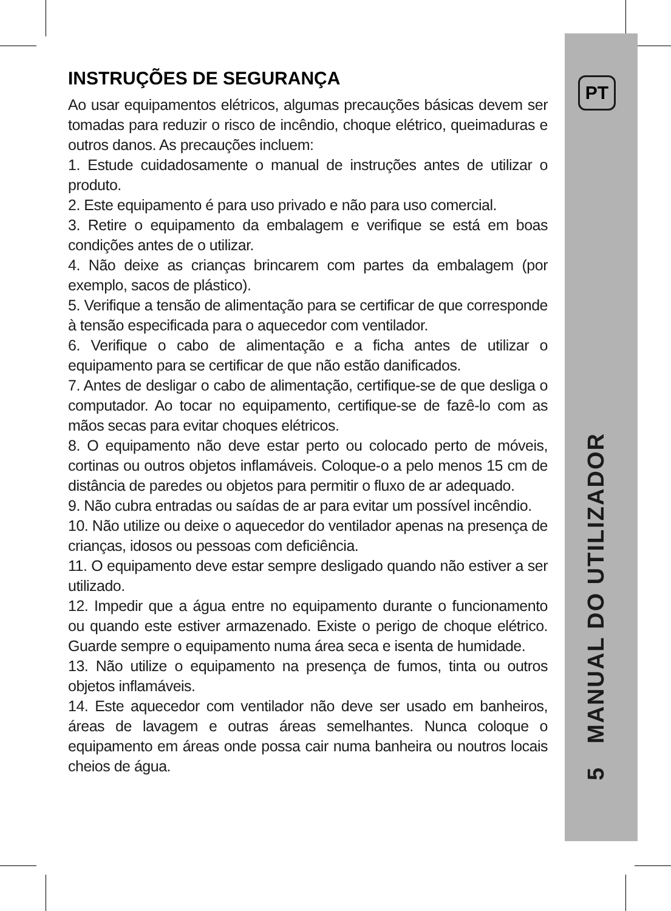PT
5 MANUAL DO UTILIZADOR
INSTRUÇÕES DE SEGURANÇA
Ao usar equipamentos elétricos, algumas precauções básicas devem ser tomadas para reduzir o risco de incêndio, choque elétrico, queimaduras e outros danos. As precauções incluem:
1. Estude cuidadosamente o manual de instruções antes de utilizar o produto.
2. Este equipamento é para uso privado e não para uso comercial.
3. Retire o equipamento da embalagem e verifique se está em boas condições antes de o utilizar.
4. Não deixe as crianças brincarem com partes da embalagem (por exemplo, sacos de plástico).
5. Verifique a tensão de alimentação para se certificar de que corresponde à tensão especificada para o aquecedor com ventilador.
6. Verifique o cabo de alimentação e a ficha antes de utilizar o equipamento para se certificar de que não estão danificados.
7. Antes de desligar o cabo de alimentação, certifique-se de que desliga o computador. Ao tocar no equipamento, certifique-se de fazê-lo com as mãos secas para evitar choques elétricos.
8. O equipamento não deve estar perto ou colocado perto de móveis, cortinas ou outros objetos inflamáveis. Coloque-o a pelo menos 15 cm de distância de paredes ou objetos para permitir o fluxo de ar adequado.
9. Não cubra entradas ou saídas de ar para evitar um possível incêndio.
10. Não utilize ou deixe o aquecedor do ventilador apenas na presença de crianças, idosos ou pessoas com deficiência.
11. O equipamento deve estar sempre desligado quando não estiver a ser utilizado.
12. Impedir que a água entre no equipamento durante o funcionamento ou quando este estiver armazenado. Existe o perigo de choque elétrico. Guarde sempre o equipamento numa área seca e isenta de humidade.
13. Não utilize o equipamento na presença de fumos, tinta ou outros objetos inflamáveis.
14. Este aquecedor com ventilador não deve ser usado em banheiros, áreas de lavagem e outras áreas semelhantes. Nunca coloque o equipamento em áreas onde possa cair numa banheira ou noutros locais cheios de água.